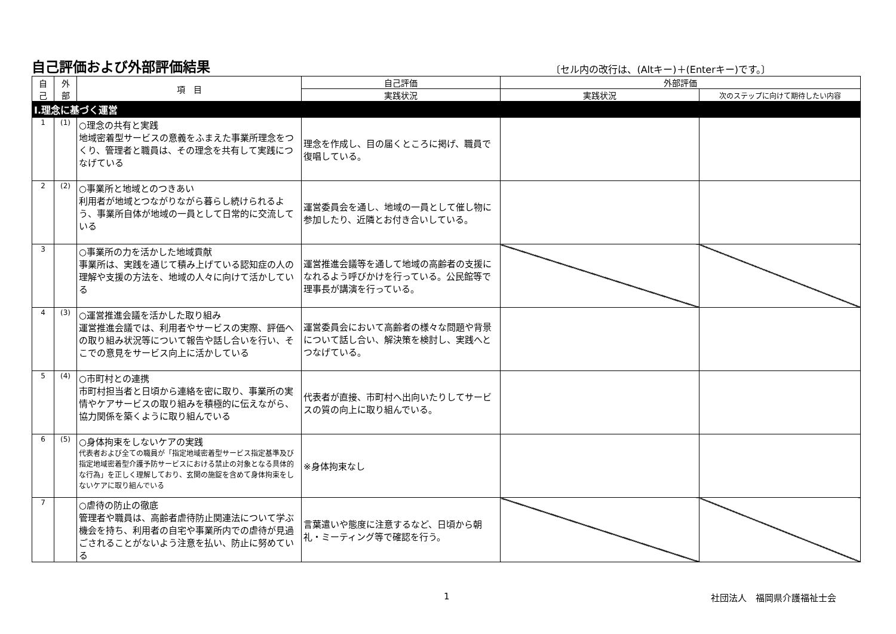自己評価および外部評価結果
〔セル内の改行は、(Altキー)＋(Enterキー)です。〕
| 自 己 | 外 部 | 項 目 | 自己評価 | 外部評価 | |
| --- | --- | --- | --- | --- | --- |
| | | | 実践状況 | 実践状況 | 次のステップに向けて期待したい内容 |
| Ⅰ.理念に基づく運営 | | | | | |
| 1 | (1) | ○理念の共有と実践 地域密着型サービスの意義をふまえた事業所理念をつくり、管理者と職員は、その理念を共有して実践につなげている | 理念を作成し、目の届くところに掲げ、職員で復唱している。 | | |
| 2 | (2) | ○事業所と地域とのつきあい 利用者が地域とつながりながら暮らし続けられるよう、事業所自体が地域の一員として日常的に交流している | 運営委員会を通し、地域の一員として催し物に参加したり、近隣とお付き合いしている。 | | |
| 3 | | ○事業所の力を活かした地域貢献 事業所は、実践を通じて積み上げている認知症の人の理解や支援の方法を、地域の人々に向けて活かしている | 運営推進会議等を通して地域の高齢者の支援になれるよう呼びかけを行っている。公民館等で理事長が講演を行っている。 | | |
| 4 | (3) | ○運営推進会議を活かした取り組み 運営推進会議では、利用者やサービスの実際、評価への取り組み状況等について報告や話し合いを行い、そこでの意見をサービス向上に活かしている | 運営委員会において高齢者の様々な問題や背景について話し合い、解決策を検討し、実践へとつなげている。 | | |
| 5 | (4) | ○市町村との連携 市町村担当者と日頃から連絡を密に取り、事業所の実情やケアサービスの取り組みを積極的に伝えながら、協力関係を築くように取り組んでいる | 代表者が直接、市町村へ出向いたりしてサービスの質の向上に取り組んでいる。 | | |
| 6 | (5) | ○身体拘束をしないケアの実践 代表者および全ての職員が「指定地域密着型サービス指定基準及び指定地域密着型介護予防サービスにおける禁止の対象となる具体的な行為」を正しく理解しており、玄関の施錠を含めて身体拘束をしないケアに取り組んでいる | ※身体拘束なし | | |
| 7 | | ○虐待の防止の徹底 管理者や職員は、高齢者虐待防止関連法について学ぶ機会を持ち、利用者の自宅や事業所内での虐待が見過ごされることがないよう注意を払い、防止に努めている | 言葉遣いや態度に注意するなど、日頃から朝礼・ミーティング等で確認を行う。 | | |
1 社団法人　福岡県介護福祉士会